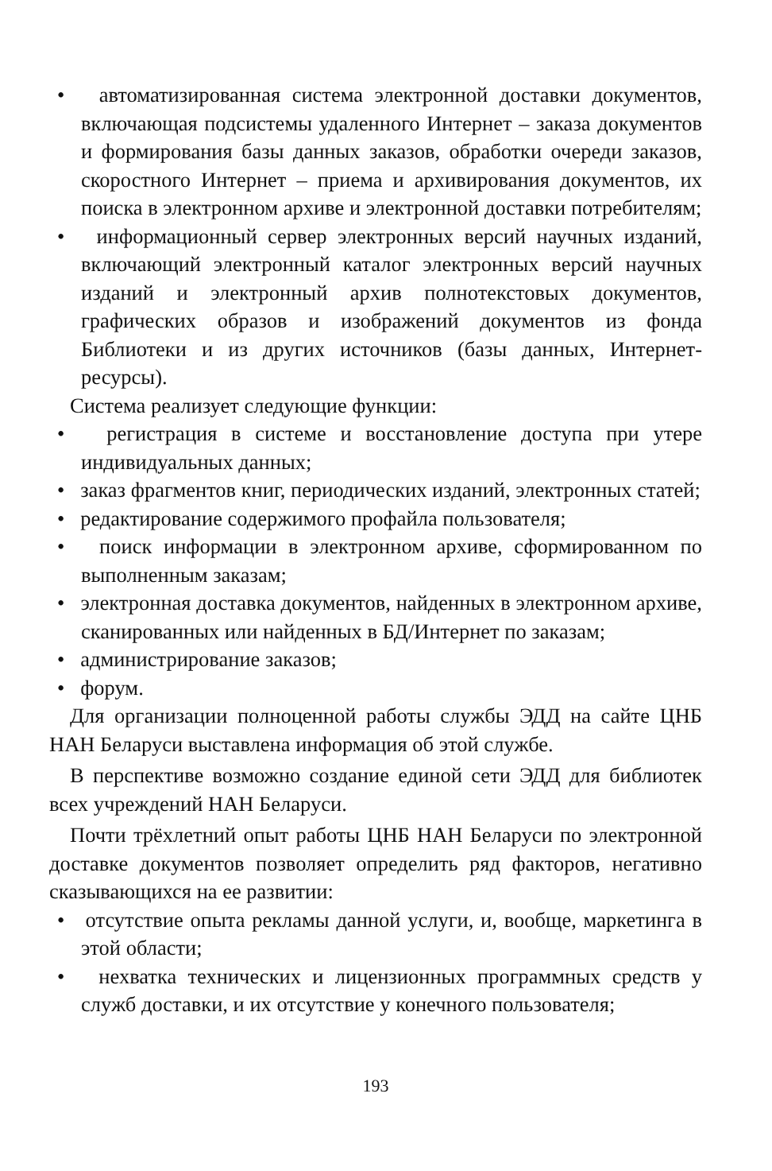• автоматизированная система электронной доставки документов, включающая подсистемы удаленного Интернет – заказа документов и формирования базы данных заказов, обработки очереди заказов, скоростного Интернет – приема и архивирования документов, их поиска в электронном архиве и электронной доставки потребителям;
• информационный сервер электронных версий научных изданий, включающий электронный каталог электронных версий научных изданий и электронный архив полнотекстовых документов, графических образов и изображений документов из фонда Библиотеки и из других источников (базы данных, Интернет-ресурсы).
Система реализует следующие функции:
• регистрация в системе и восстановление доступа при утере индивидуальных данных;
• заказ фрагментов книг, периодических изданий, электронных статей;
• редактирование содержимого профайла пользователя;
• поиск информации в электронном архиве, сформированном по выполненным заказам;
• электронная доставка документов, найденных в электронном архиве, сканированных или найденных в БД/Интернет по заказам;
• администрирование заказов;
• форум.
Для организации полноценной работы службы ЭДД на сайте ЦНБ НАН Беларуси выставлена информация об этой службе.
В перспективе возможно создание единой сети ЭДД для библиотек всех учреждений НАН Беларуси.
Почти трёхлетний опыт работы ЦНБ НАН Беларуси по электронной доставке документов позволяет определить ряд факторов, негативно сказывающихся на ее развитии:
• отсутствие опыта рекламы данной услуги, и, вообще, маркетинга в этой области;
• нехватка технических и лицензионных программных средств у служб доставки, и их отсутствие у конечного пользователя;
193